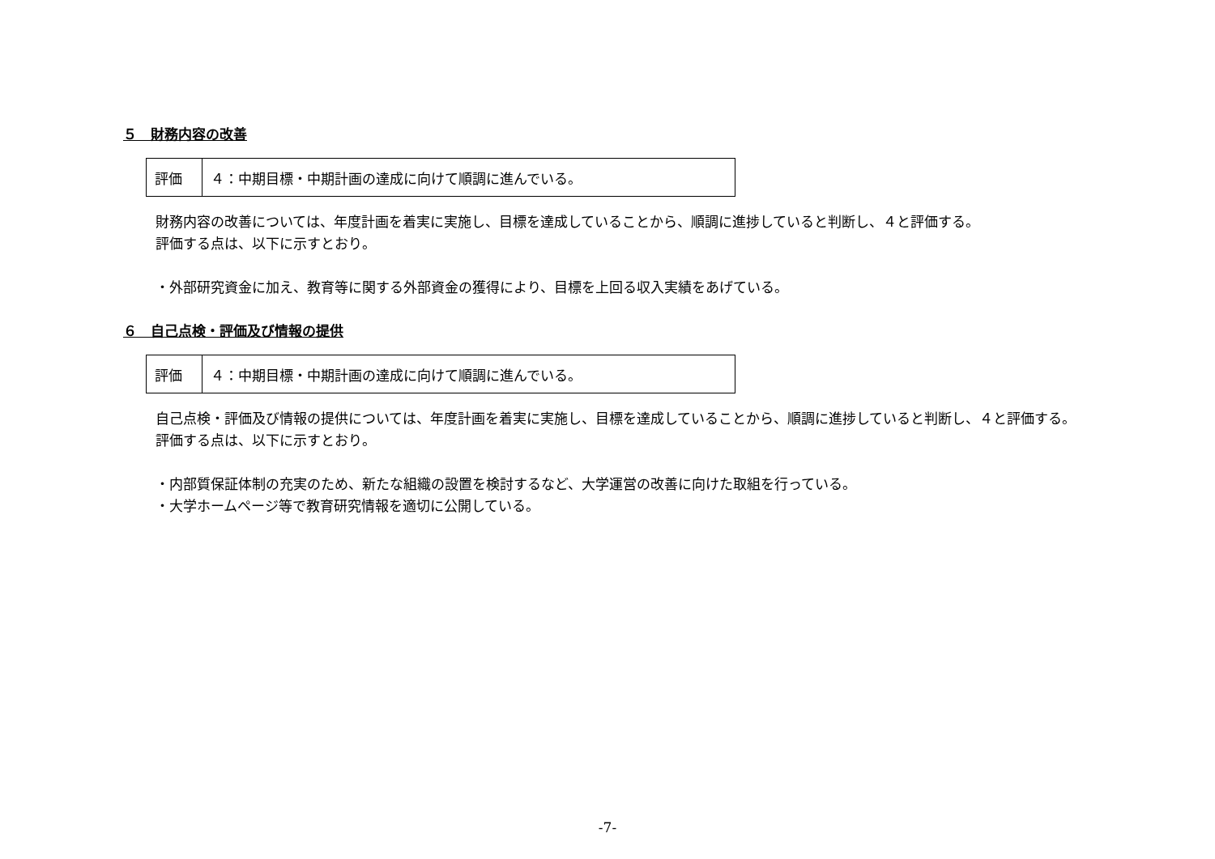５　財務内容の改善
| 評価 | ４：中期目標・中期計画の達成に向けて順調に進んでいる。 |
財務内容の改善については、年度計画を着実に実施し、目標を達成していることから、順調に進捗していると判断し、４と評価する。
評価する点は、以下に示すとおり。
・外部研究資金に加え、教育等に関する外部資金の獲得により、目標を上回る収入実績をあげている。
６　自己点検・評価及び情報の提供
| 評価 | ４：中期目標・中期計画の達成に向けて順調に進んでいる。 |
自己点検・評価及び情報の提供については、年度計画を着実に実施し、目標を達成していることから、順調に進捗していると判断し、４と評価する。
評価する点は、以下に示すとおり。
・内部質保証体制の充実のため、新たな組織の設置を検討するなど、大学運営の改善に向けた取組を行っている。
・大学ホームページ等で教育研究情報を適切に公開している。
-7-